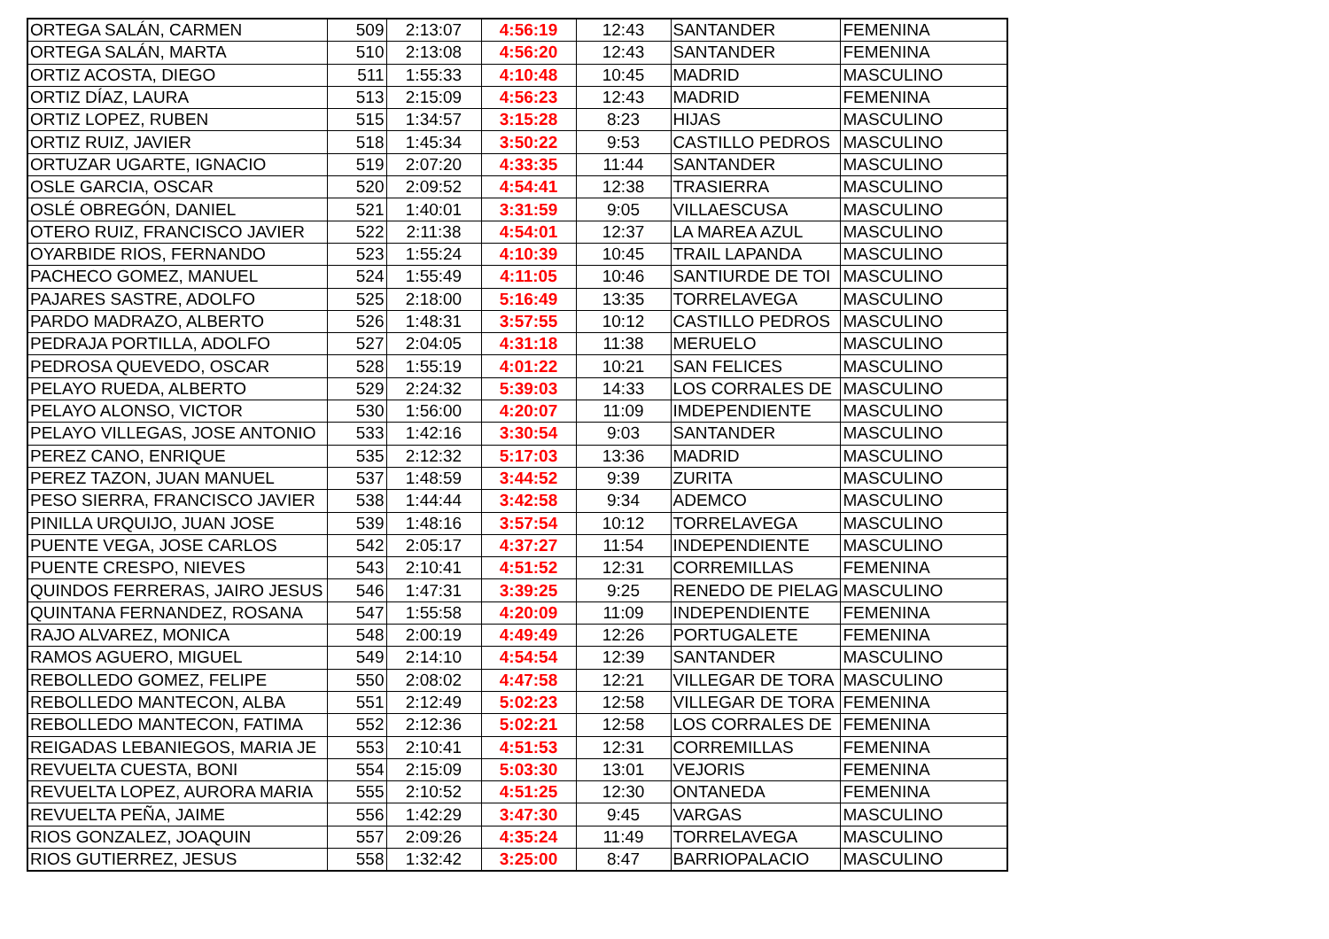| ORTEGA SALÁN, CARMEN | 509 | 2:13:07 | 4:56:19 | 12:43 | SANTANDER | FEMENINA |
| ORTEGA SALÁN, MARTA | 510 | 2:13:08 | 4:56:20 | 12:43 | SANTANDER | FEMENINA |
| ORTIZ ACOSTA, DIEGO | 511 | 1:55:33 | 4:10:48 | 10:45 | MADRID | MASCULINO |
| ORTIZ DÍAZ, LAURA | 513 | 2:15:09 | 4:56:23 | 12:43 | MADRID | FEMENINA |
| ORTIZ LOPEZ, RUBEN | 515 | 1:34:57 | 3:15:28 | 8:23 | HIJAS | MASCULINO |
| ORTIZ RUIZ, JAVIER | 518 | 1:45:34 | 3:50:22 | 9:53 | CASTILLO PEDROS | MASCULINO |
| ORTUZAR UGARTE, IGNACIO | 519 | 2:07:20 | 4:33:35 | 11:44 | SANTANDER | MASCULINO |
| OSLE GARCIA, OSCAR | 520 | 2:09:52 | 4:54:41 | 12:38 | TRASIERRA | MASCULINO |
| OSLÉ OBREGÓN, DANIEL | 521 | 1:40:01 | 3:31:59 | 9:05 | VILLAESCUSA | MASCULINO |
| OTERO RUIZ, FRANCISCO JAVIER | 522 | 2:11:38 | 4:54:01 | 12:37 | LA MAREA AZUL | MASCULINO |
| OYARBIDE RIOS, FERNANDO | 523 | 1:55:24 | 4:10:39 | 10:45 | TRAIL LAPANDA | MASCULINO |
| PACHECO GOMEZ, MANUEL | 524 | 1:55:49 | 4:11:05 | 10:46 | SANTIURDE DE TOI | MASCULINO |
| PAJARES SASTRE, ADOLFO | 525 | 2:18:00 | 5:16:49 | 13:35 | TORRELAVEGA | MASCULINO |
| PARDO MADRAZO, ALBERTO | 526 | 1:48:31 | 3:57:55 | 10:12 | CASTILLO PEDROS | MASCULINO |
| PEDRAJA PORTILLA, ADOLFO | 527 | 2:04:05 | 4:31:18 | 11:38 | MERUELO | MASCULINO |
| PEDROSA QUEVEDO, OSCAR | 528 | 1:55:19 | 4:01:22 | 10:21 | SAN FELICES | MASCULINO |
| PELAYO RUEDA, ALBERTO | 529 | 2:24:32 | 5:39:03 | 14:33 | LOS CORRALES DE | MASCULINO |
| PELAYO ALONSO, VICTOR | 530 | 1:56:00 | 4:20:07 | 11:09 | IMDEPENDIENTE | MASCULINO |
| PELAYO VILLEGAS, JOSE ANTONIO | 533 | 1:42:16 | 3:30:54 | 9:03 | SANTANDER | MASCULINO |
| PEREZ CANO, ENRIQUE | 535 | 2:12:32 | 5:17:03 | 13:36 | MADRID | MASCULINO |
| PEREZ TAZON, JUAN MANUEL | 537 | 1:48:59 | 3:44:52 | 9:39 | ZURITA | MASCULINO |
| PESO SIERRA, FRANCISCO JAVIER | 538 | 1:44:44 | 3:42:58 | 9:34 | ADEMCO | MASCULINO |
| PINILLA URQUIJO, JUAN JOSE | 539 | 1:48:16 | 3:57:54 | 10:12 | TORRELAVEGA | MASCULINO |
| PUENTE VEGA, JOSE CARLOS | 542 | 2:05:17 | 4:37:27 | 11:54 | INDEPENDIENTE | MASCULINO |
| PUENTE CRESPO, NIEVES | 543 | 2:10:41 | 4:51:52 | 12:31 | CORREMILLAS | FEMENINA |
| QUINDOS FERRERAS, JAIRO JESUS | 546 | 1:47:31 | 3:39:25 | 9:25 | RENEDO DE PIELAG | MASCULINO |
| QUINTANA FERNANDEZ, ROSANA | 547 | 1:55:58 | 4:20:09 | 11:09 | INDEPENDIENTE | FEMENINA |
| RAJO ALVAREZ, MONICA | 548 | 2:00:19 | 4:49:49 | 12:26 | PORTUGALETE | FEMENINA |
| RAMOS AGUERO, MIGUEL | 549 | 2:14:10 | 4:54:54 | 12:39 | SANTANDER | MASCULINO |
| REBOLLEDO GOMEZ, FELIPE | 550 | 2:08:02 | 4:47:58 | 12:21 | VILLEGAR DE TORA | MASCULINO |
| REBOLLEDO MANTECON, ALBA | 551 | 2:12:49 | 5:02:23 | 12:58 | VILLEGAR DE TORA | FEMENINA |
| REBOLLEDO MANTECON, FATIMA | 552 | 2:12:36 | 5:02:21 | 12:58 | LOS CORRALES DE | FEMENINA |
| REIGADAS LEBANIEGOS, MARIA JE | 553 | 2:10:41 | 4:51:53 | 12:31 | CORREMILLAS | FEMENINA |
| REVUELTA CUESTA, BONI | 554 | 2:15:09 | 5:03:30 | 13:01 | VEJORIS | FEMENINA |
| REVUELTA LOPEZ, AURORA MARIA | 555 | 2:10:52 | 4:51:25 | 12:30 | ONTANEDA | FEMENINA |
| REVUELTA PEÑA, JAIME | 556 | 1:42:29 | 3:47:30 | 9:45 | VARGAS | MASCULINO |
| RIOS GONZALEZ, JOAQUIN | 557 | 2:09:26 | 4:35:24 | 11:49 | TORRELAVEGA | MASCULINO |
| RIOS GUTIERREZ, JESUS | 558 | 1:32:42 | 3:25:00 | 8:47 | BARRIOPALACIO | MASCULINO |